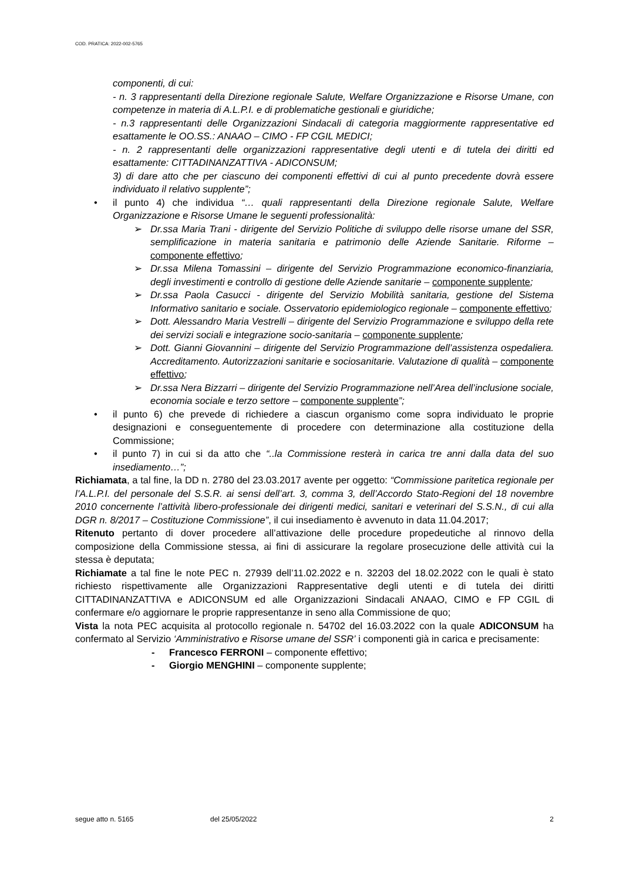COD. PRATICA: 2022-002-5765
componenti, di cui:
- n. 3 rappresentanti della Direzione regionale Salute, Welfare Organizzazione e Risorse Umane, con competenze in materia di A.L.P.I. e di problematiche gestionali e giuridiche;
- n.3 rappresentanti delle Organizzazioni Sindacali di categoria maggiormente rappresentative ed esattamente le OO.SS.: ANAAO – CIMO - FP CGIL MEDICI;
- n. 2 rappresentanti delle organizzazioni rappresentative degli utenti e di tutela dei diritti ed esattamente: CITTADINANZATTIVA - ADICONSUM;
3) di dare atto che per ciascuno dei componenti effettivi di cui al punto precedente dovrà essere individuato il relativo supplente”;
• il punto 4) che individua “… quali rappresentanti della Direzione regionale Salute, Welfare Organizzazione e Risorse Umane le seguenti professionalità:
➢ Dr.ssa Maria Trani - dirigente del Servizio Politiche di sviluppo delle risorse umane del SSR, semplificazione in materia sanitaria e patrimonio delle Aziende Sanitarie. Riforme – componente effettivo;
➢ Dr.ssa Milena Tomassini – dirigente del Servizio Programmazione economico-finanziaria, degli investimenti e controllo di gestione delle Aziende sanitarie – componente supplente;
➢ Dr.ssa Paola Casucci - dirigente del Servizio Mobilità sanitaria, gestione del Sistema Informativo sanitario e sociale. Osservatorio epidemiologico regionale – componente effettivo;
➢ Dott. Alessandro Maria Vestrelli – dirigente del Servizio Programmazione e sviluppo della rete dei servizi sociali e integrazione socio-sanitaria – componente supplente;
➢ Dott. Gianni Giovannini – dirigente del Servizio Programmazione dell’assistenza ospedaliera. Accreditamento. Autorizzazioni sanitarie e sociosanitarie. Valutazione di qualità – componente effettivo;
➢ Dr.ssa Nera Bizzarri – dirigente del Servizio Programmazione nell’Area dell’inclusione sociale, economia sociale e terzo settore – componente supplente”;
• il punto 6) che prevede di richiedere a ciascun organismo come sopra individuato le proprie designazioni e conseguentemente di procedere con determinazione alla costituzione della Commissione;
• il punto 7) in cui si da atto che “..la Commissione resterà in carica tre anni dalla data del suo insediamento…”;
Richiamata, a tal fine, la DD n. 2780 del 23.03.2017 avente per oggetto: “Commissione paritetica regionale per l’A.L.P.I. del personale del S.S.R. ai sensi dell’art. 3, comma 3, dell’Accordo Stato-Regioni del 18 novembre 2010 concernente l’attività libero-professionale dei dirigenti medici, sanitari e veterinari del S.S.N., di cui alla DGR n. 8/2017 – Costituzione Commissione”, il cui insediamento è avvenuto in data 11.04.2017;
Ritenuto pertanto di dover procedere all’attivazione delle procedure propedeutiche al rinnovo della composizione della Commissione stessa, ai fini di assicurare la regolare prosecuzione delle attività cui la stessa è deputata;
Richiamate a tal fine le note PEC n. 27939 dell’11.02.2022 e n. 32203 del 18.02.2022 con le quali è stato richiesto rispettivamente alle Organizzazioni Rappresentative degli utenti e di tutela dei diritti CITTADINANZATTIVA e ADICONSUM ed alle Organizzazioni Sindacali ANAAO, CIMO e FP CGIL di confermare e/o aggiornare le proprie rappresentanze in seno alla Commissione de quo;
Vista la nota PEC acquisita al protocollo regionale n. 54702 del 16.03.2022 con la quale ADICONSUM ha confermato al Servizio ‘Amministrativo e Risorse umane del SSR’ i componenti già in carica e precisamente:
- Francesco FERRONI – componente effettivo;
- Giorgio MENGHINI – componente supplente;
segue atto n. 5165 del 25/05/2022 2